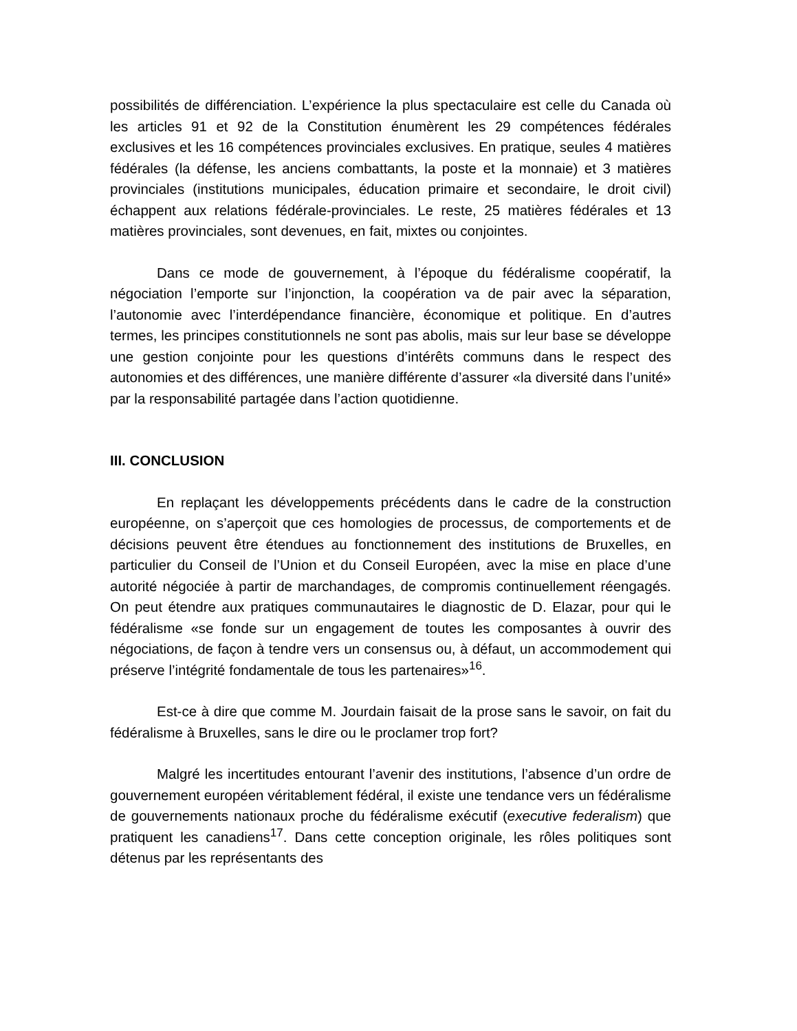possibilités de différenciation. L’expérience la plus spectaculaire est celle du Canada où les articles 91 et 92 de la Constitution énumèrent les 29 compétences fédérales exclusives et les 16 compétences provinciales exclusives. En pratique, seules 4 matières fédérales (la défense, les anciens combattants, la poste et la monnaie) et 3 matières provinciales (institutions municipales, éducation primaire et secondaire, le droit civil) échappent aux relations fédérale-provinciales. Le reste, 25 matières fédérales et 13 matières provinciales, sont devenues, en fait, mixtes ou conjointes.
Dans ce mode de gouvernement, à l’époque du fédéralisme coopératif, la négociation l’emporte sur l’injonction, la coopération va de pair avec la séparation, l’autonomie avec l’interdépendance financière, économique et politique. En d’autres termes, les principes constitutionnels ne sont pas abolis, mais sur leur base se développe une gestion conjointe pour les questions d’intérêts communs dans le respect des autonomies et des différences, une manière différente d’assurer «la diversité dans l’unité» par la responsabilité partagée dans l’action quotidienne.
III. CONCLUSION
En replaçant les développements précédents dans le cadre de la construction européenne, on s’aperçoit que ces homologies de processus, de comportements et de décisions peuvent être étendues au fonctionnement des institutions de Bruxelles, en particulier du Conseil de l’Union et du Conseil Européen, avec la mise en place d’une autorité négociée à partir de marchandages, de compromis continuellement réengagés. On peut étendre aux pratiques communautaires le diagnostic de D. Elazar, pour qui le fédéralisme «se fonde sur un engagement de toutes les composantes à ouvrir des négociations, de façon à tendre vers un consensus ou, à défaut, un accommodement qui préserve l’intégrité fondamentale de tous les partenaires»<sup>16</sup>.
Est-ce à dire que comme M. Jourdain faisait de la prose sans le savoir, on fait du fédéralisme à Bruxelles, sans le dire ou le proclamer trop fort?
Malgré les incertitudes entourant l’avenir des institutions, l’absence d’un ordre de gouvernement européen véritablement fédéral, il existe une tendance vers un fédéralisme de gouvernements nationaux proche du fédéralisme exécutif (executive federalism) que pratiquent les canadiens<sup>17</sup>. Dans cette conception originale, les rôles politiques sont détenus par les représentants des